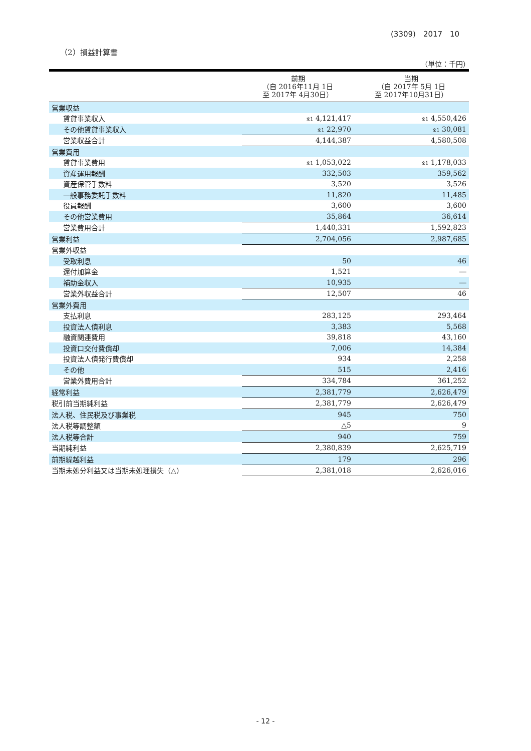(3309)　2017　10
（2）損益計算書
（単位：千円）
| | 前期 （自 2016年11月 1日 至 2017年 4月30日） | 当期 （自 2017年 5月 1日 至 2017年10月31日） |
| --- | --- | --- |
| 営業収益 | | |
| 賃貸事業収入 | ※1 4,121,417 | ※1 4,550,426 |
| その他賃貸事業収入 | ※1 22,970 | ※1 30,081 |
| 営業収益合計 | 4,144,387 | 4,580,508 |
| 営業費用 | | |
| 賃貸事業費用 | ※1 1,053,022 | ※1 1,178,033 |
| 資産運用報酬 | 332,503 | 359,562 |
| 資産保管手数料 | 3,520 | 3,526 |
| 一般事務委託手数料 | 11,820 | 11,485 |
| 役員報酬 | 3,600 | 3,600 |
| その他営業費用 | 35,864 | 36,614 |
| 営業費用合計 | 1,440,331 | 1,592,823 |
| 営業利益 | 2,704,056 | 2,987,685 |
| 営業外収益 | | |
| 受取利息 | 50 | 46 |
| 還付加算金 | 1,521 | ― |
| 補助金収入 | 10,935 | ― |
| 営業外収益合計 | 12,507 | 46 |
| 営業外費用 | | |
| 支払利息 | 283,125 | 293,464 |
| 投資法人債利息 | 3,383 | 5,568 |
| 融資関連費用 | 39,818 | 43,160 |
| 投資口交付費償却 | 7,006 | 14,384 |
| 投資法人債発行費償却 | 934 | 2,258 |
| その他 | 515 | 2,416 |
| 営業外費用合計 | 334,784 | 361,252 |
| 経常利益 | 2,381,779 | 2,626,479 |
| 税引前当期純利益 | 2,381,779 | 2,626,479 |
| 法人税、住民税及び事業税 | 945 | 750 |
| 法人税等調整額 | △5 | 9 |
| 法人税等合計 | 940 | 759 |
| 当期純利益 | 2,380,839 | 2,625,719 |
| 前期繰越利益 | 179 | 296 |
| 当期未処分利益又は当期未処理損失（△） | 2,381,018 | 2,626,016 |
- 12 -